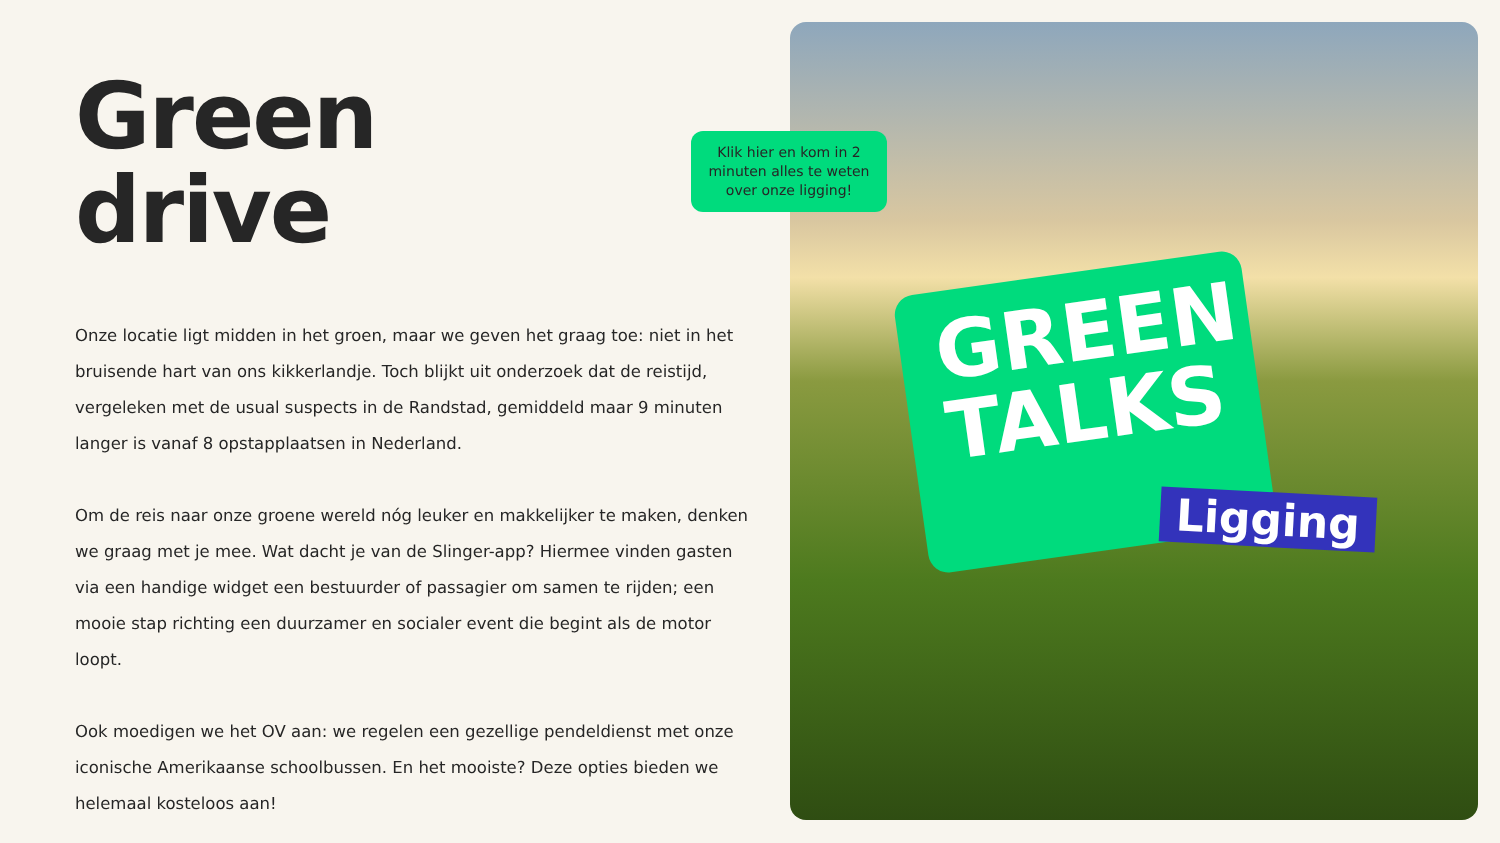Green
drive
Onze locatie ligt midden in het groen, maar we geven het graag toe: niet in het bruisende hart van ons kikkerlandje. Toch blijkt uit onderzoek dat de reistijd, vergeleken met de usual suspects in de Randstad, gemiddeld maar 9 minuten langer is vanaf 8 opstapplaatsen in Nederland.
Om de reis naar onze groene wereld nóg leuker en makkelijker te maken, denken we graag met je mee. Wat dacht je van de Slinger-app? Hiermee vinden gasten via een handige widget een bestuurder of passagier om samen te rijden; een mooie stap richting een duurzamer en socialer event die begint als de motor loopt.
Ook moedigen we het OV aan: we regelen een gezellige pendeldienst met onze iconische Amerikaanse schoolbussen. En het mooiste? Deze opties bieden we helemaal kosteloos aan!
GREEN
TALKS
Ligging
Klik hier en kom in 2 minuten alles te weten over onze ligging!